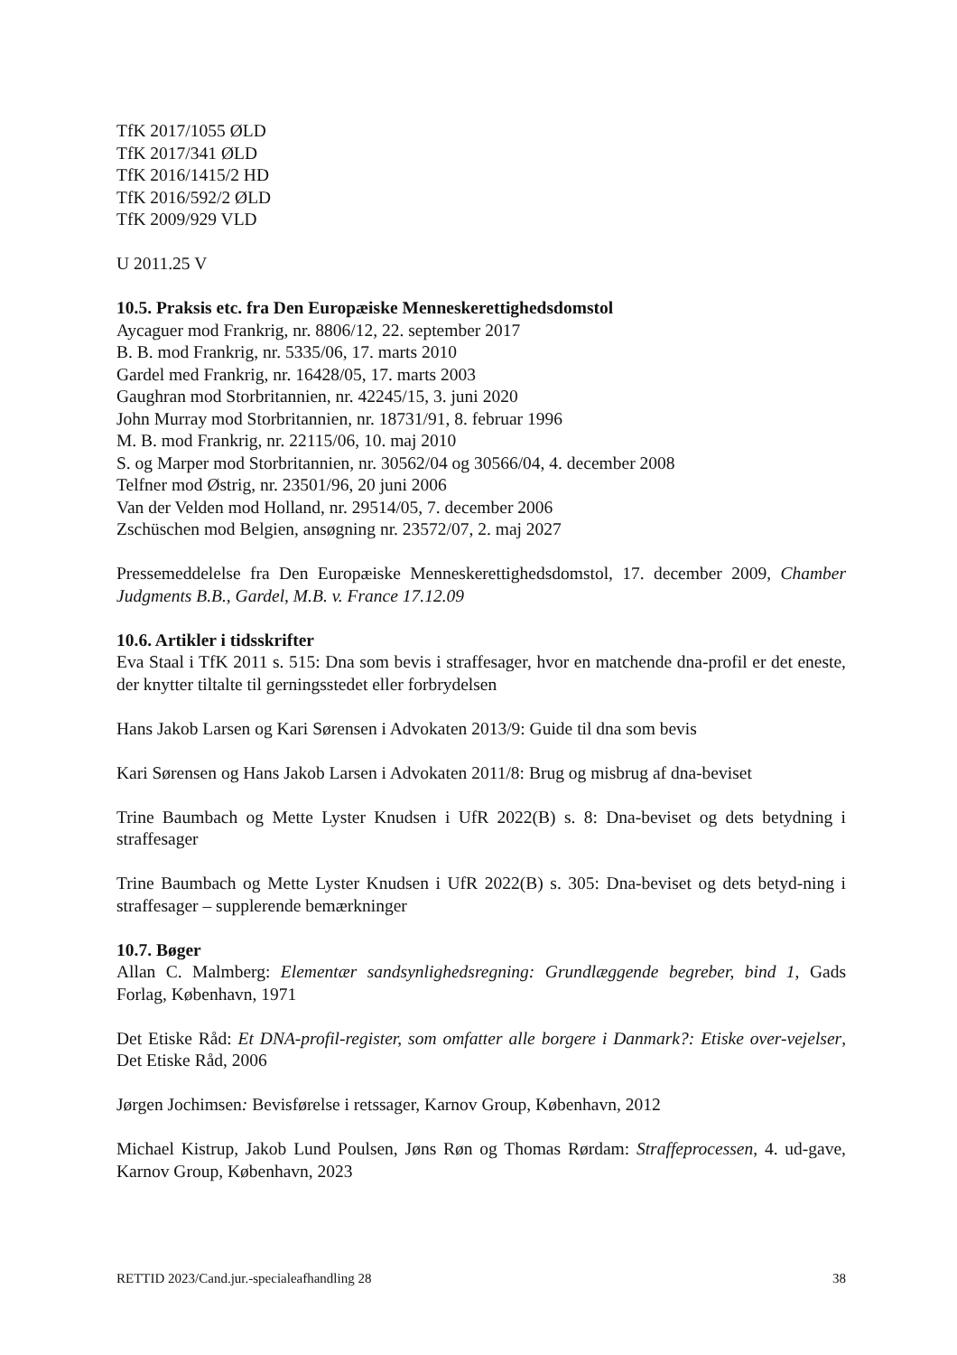TfK 2017/1055 ØLD
TfK 2017/341 ØLD
TfK 2016/1415/2 HD
TfK 2016/592/2 ØLD
TfK 2009/929 VLD
U 2011.25 V
10.5. Praksis etc. fra Den Europæiske Menneskerettighedsdomstol
Aycaguer mod Frankrig, nr. 8806/12, 22. september 2017
B. B. mod Frankrig, nr. 5335/06, 17. marts 2010
Gardel med Frankrig, nr. 16428/05, 17. marts 2003
Gaughran mod Storbritannien, nr. 42245/15, 3. juni 2020
John Murray mod Storbritannien, nr. 18731/91, 8. februar 1996
M. B. mod Frankrig, nr. 22115/06, 10. maj 2010
S. og Marper mod Storbritannien, nr. 30562/04 og 30566/04, 4. december 2008
Telfner mod Østrig, nr. 23501/96, 20 juni 2006
Van der Velden mod Holland, nr. 29514/05, 7. december 2006
Zschüschen mod Belgien, ansøgning nr. 23572/07, 2. maj 2027
Pressemeddelelse fra Den Europæiske Menneskerettighedsdomstol, 17. december 2009, Chamber Judgments B.B., Gardel, M.B. v. France 17.12.09
10.6. Artikler i tidsskrifter
Eva Staal i TfK 2011 s. 515: Dna som bevis i straffesager, hvor en matchende dna-profil er det eneste, der knytter tiltalte til gerningsstedet eller forbrydelsen
Hans Jakob Larsen og Kari Sørensen i Advokaten 2013/9: Guide til dna som bevis
Kari Sørensen og Hans Jakob Larsen i Advokaten 2011/8: Brug og misbrug af dna-beviset
Trine Baumbach og Mette Lyster Knudsen i UfR 2022(B) s. 8: Dna-beviset og dets betydning i straffesager
Trine Baumbach og Mette Lyster Knudsen i UfR 2022(B) s. 305: Dna-beviset og dets betyd-ning i straffesager – supplerende bemærkninger
10.7. Bøger
Allan C. Malmberg: Elementær sandsynlighedsregning: Grundlæggende begreber, bind 1, Gads Forlag, København, 1971
Det Etiske Råd: Et DNA-profil-register, som omfatter alle borgere i Danmark?: Etiske over-vejelser, Det Etiske Råd, 2006
Jørgen Jochimsen: Bevisførelse i retssager, Karnov Group, København, 2012
Michael Kistrup, Jakob Lund Poulsen, Jøns Røn og Thomas Rørdam: Straffeprocessen, 4. ud-gave, Karnov Group, København, 2023
RETTID 2023/Cand.jur.-specialeafhandling 28 38